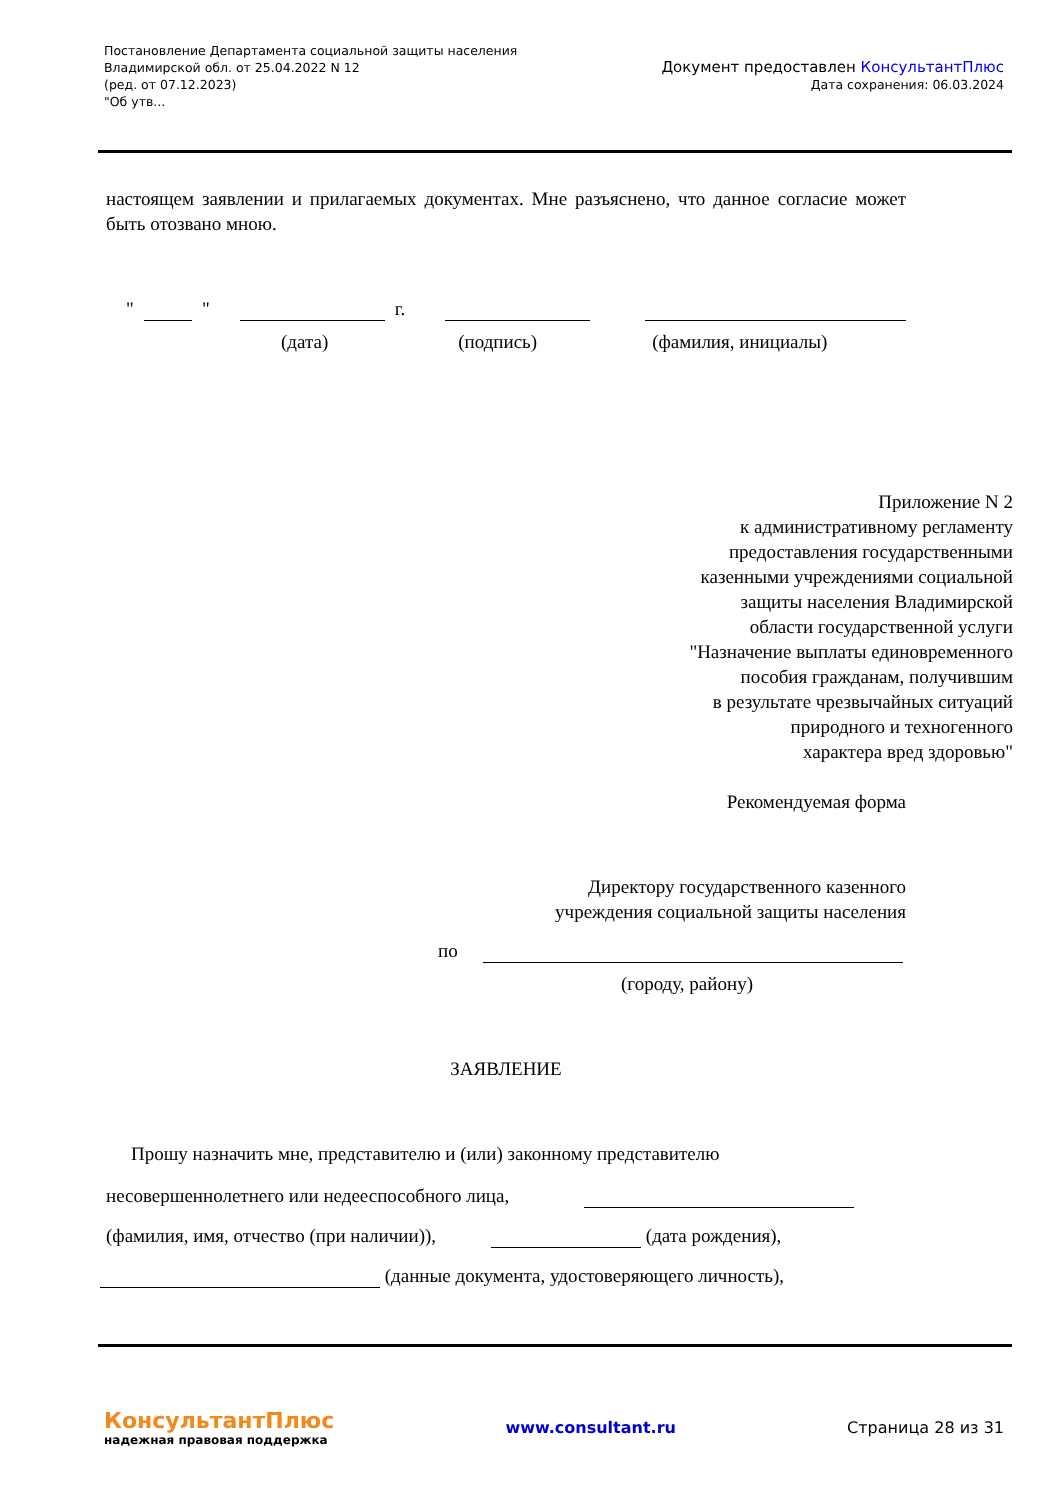Постановление Департамента социальной защиты населения
Владимирской обл. от 25.04.2022 N 12
(ред. от 07.12.2023)
"Об утв...
Документ предоставлен КонсультантПлюс
Дата сохранения: 06.03.2024
настоящем заявлении и прилагаемых документах. Мне разъяснено, что данное согласие может быть отозвано мною.
" " г.
(дата) (подпись) (фамилия, инициалы)
Приложение N 2
к административному регламенту
предоставления государственными
казенными учреждениями социальной
защиты населения Владимирской
области государственной услуги
"Назначение выплаты единовременного
пособия гражданам, получившим
в результате чрезвычайных ситуаций
природного и техногенного
характера вред здоровью"
Рекомендуемая форма
Директору государственного казенного
учреждения социальной защиты населения
по
(городу, району)
ЗАЯВЛЕНИЕ
Прошу назначить мне, представителю и (или) законному представителю
несовершеннолетнего или недееспособного лица,
(фамилия, имя, отчество (при наличии)), (дата рождения),
(данные документа, удостоверяющего личность),
КонсультантПлюс
надежная правовая поддержка
www.consultant.ru Страница 28 из 31